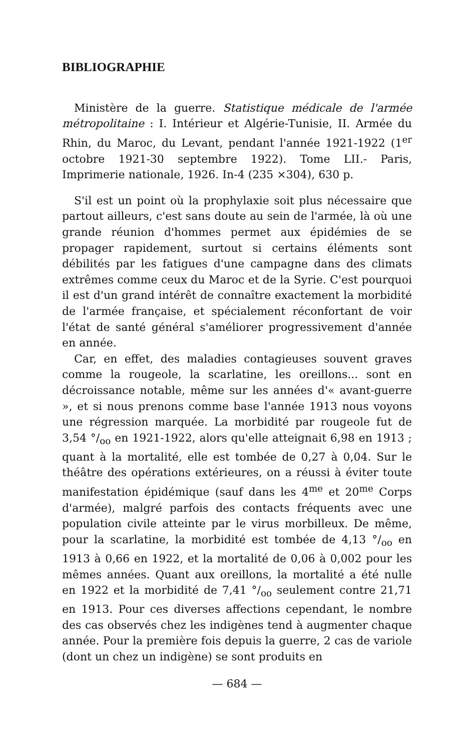BIBLIOGRAPHIE
Ministère de la guerre. Statistique médicale de l'armée métropolitaine : I. Intérieur et Algérie-Tunisie, II. Armée du Rhin, du Maroc, du Levant, pendant l'année 1921-1922 (1<sup>er</sup> octobre 1921-30 septembre 1922). Tome LII.- Paris, Imprimerie nationale, 1926. In-4 (235 ×304), 630 p.
S'il est un point où la prophylaxie soit plus nécessaire que partout ailleurs, c'est sans doute au sein de l'armée, là où une grande réunion d'hommes permet aux épidémies de se propager rapidement, surtout si certains éléments sont débilités par les fatigues d'une campagne dans des climats extrêmes comme ceux du Maroc et de la Syrie. C'est pourquoi il est d'un grand intérêt de connaître exactement la morbidité de l'armée française, et spécialement réconfortant de voir l'état de santé général s'améliorer progressivement d'année en année.
Car, en effet, des maladies contagieuses souvent graves comme la rougeole, la scarlatine, les oreillons... sont en décroissance notable, même sur les années d'« avant-guerre », et si nous prenons comme base l'année 1913 nous voyons une régression marquée. La morbidité par rougeole fut de 3,54 °/<sub>oo</sub> en 1921-1922, alors qu'elle atteignait 6,98 en 1913 ; quant à la mortalité, elle est tombée de 0,27 à 0,04. Sur le théâtre des opérations extérieures, on a réussi à éviter toute manifestation épidémique (sauf dans les 4<sup>me</sup> et 20<sup>me</sup> Corps d'armée), malgré parfois des contacts fréquents avec une population civile atteinte par le virus morbilleux. De même, pour la scarlatine, la morbidité est tombée de 4,13 °/<sub>oo</sub> en 1913 à 0,66 en 1922, et la mortalité de 0,06 à 0,002 pour les mêmes années. Quant aux oreillons, la mortalité a été nulle en 1922 et la morbidité de 7,41 °/<sub>oo</sub> seulement contre 21,71 en 1913. Pour ces diverses affections cependant, le nombre des cas observés chez les indigènes tend à augmenter chaque année. Pour la première fois depuis la guerre, 2 cas de variole (dont un chez un indigène) se sont produits en
— 684 —